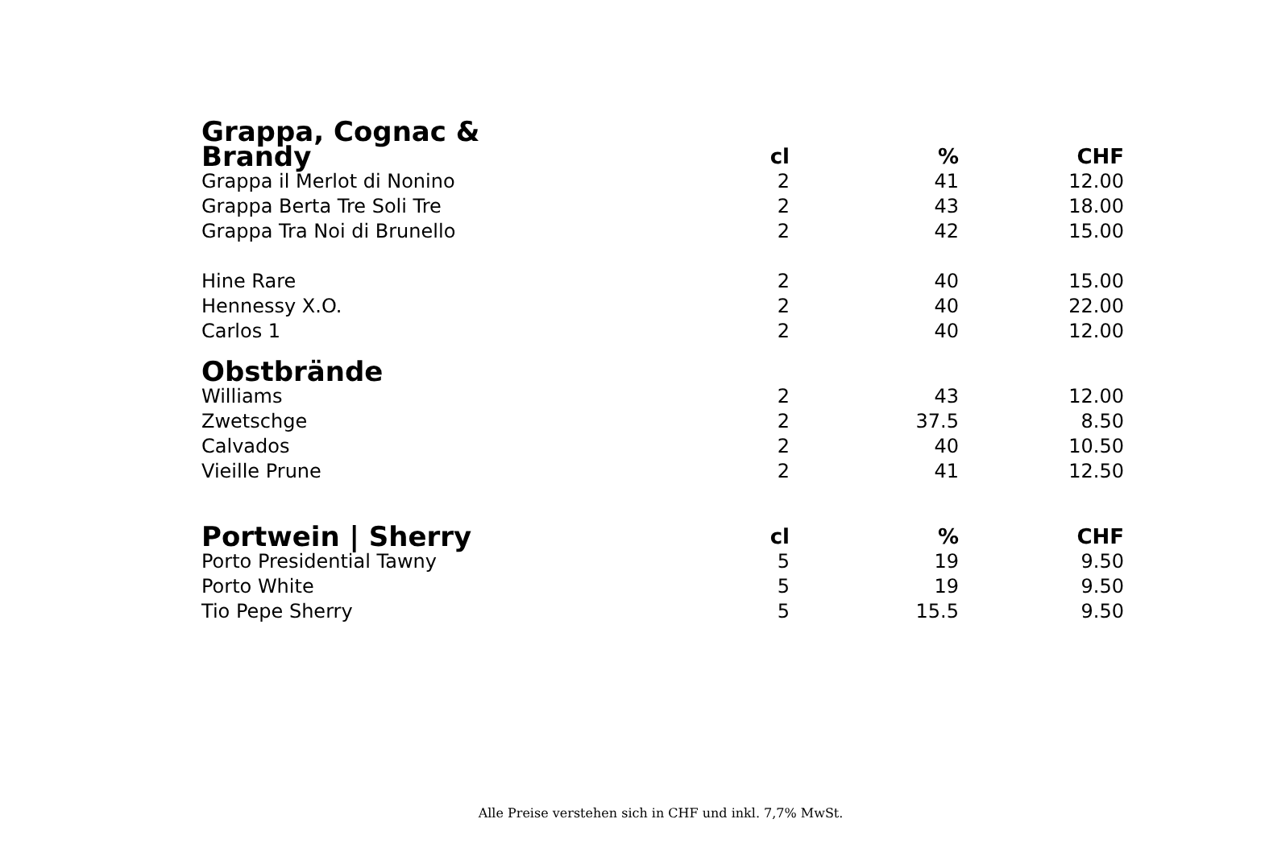| Grappa, Cognac & Brandy | cl | % | CHF |
| --- | --- | --- | --- |
| Grappa il Merlot di Nonino | 2 | 41 | 12.00 |
| Grappa Berta Tre Soli Tre | 2 | 43 | 18.00 |
| Grappa Tra Noi di Brunello | 2 | 42 | 15.00 |
| Hine Rare | 2 | 40 | 15.00 |
| Hennessy X.O. | 2 | 40 | 22.00 |
| Carlos 1 | 2 | 40 | 12.00 |
| Obstbrände | | | |
| Williams | 2 | 43 | 12.00 |
| Zwetschge | 2 | 37.5 | 8.50 |
| Calvados | 2 | 40 | 10.50 |
| Vieille Prune | 2 | 41 | 12.50 |
| Portwein / Sherry | cl | % | CHF |
| Porto Presidential Tawny | 5 | 19 | 9.50 |
| Porto White | 5 | 19 | 9.50 |
| Tio Pepe Sherry | 5 | 15.5 | 9.50 |
Alle Preise verstehen sich in CHF und inkl. 7,7% MwSt.